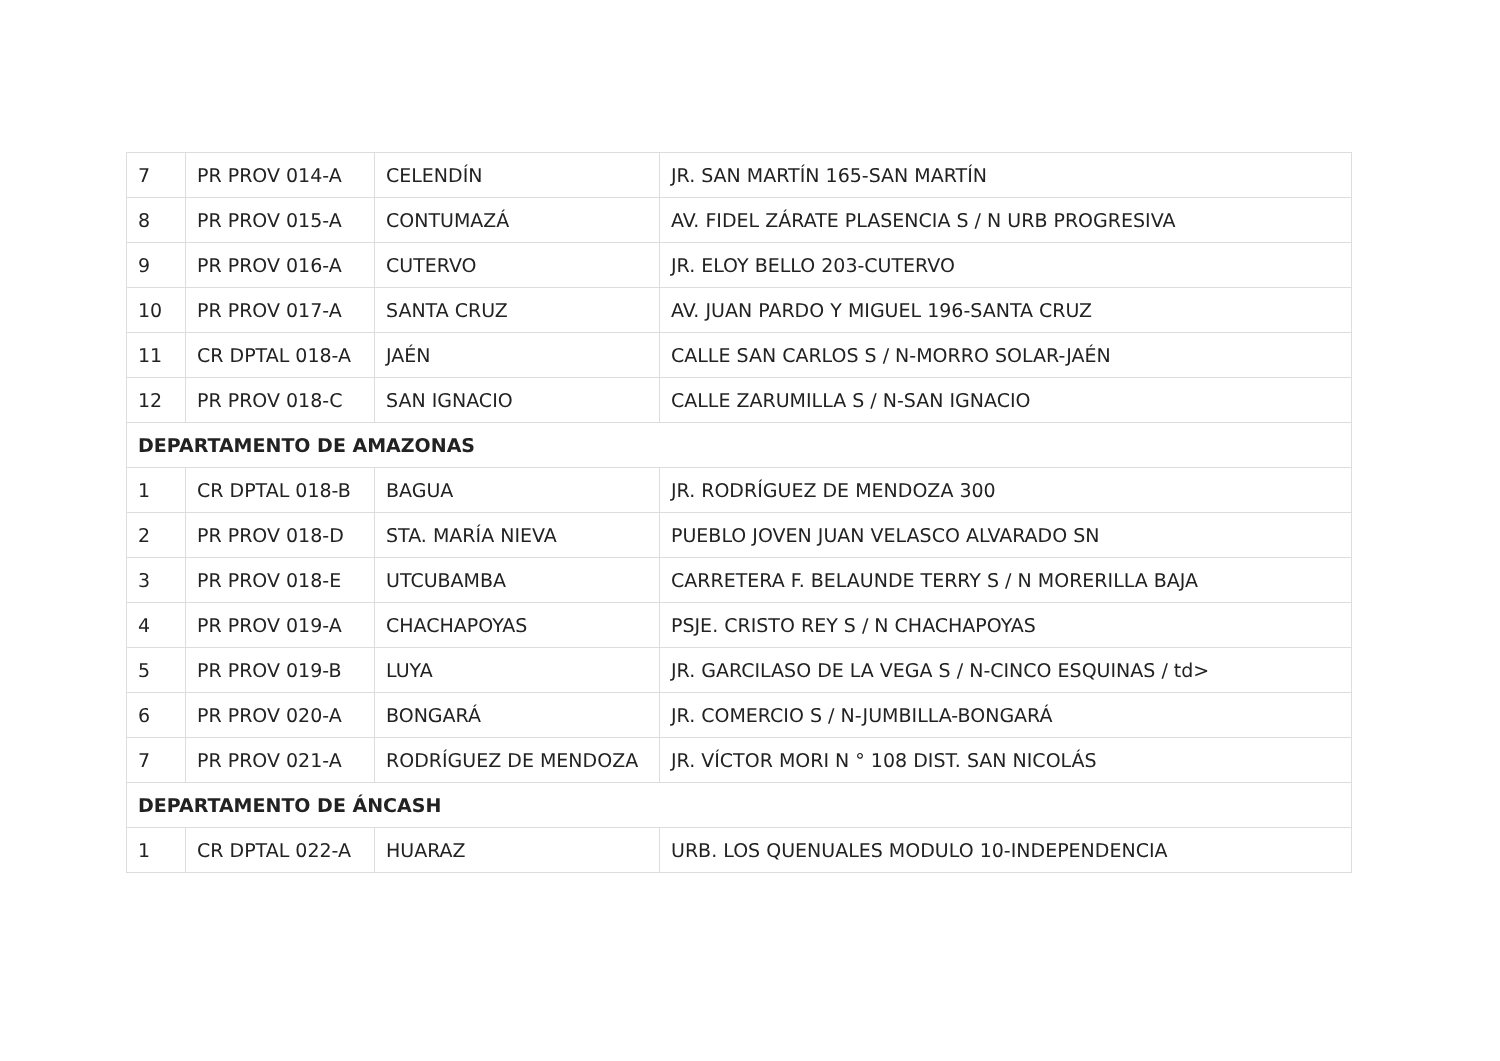| 7 | PR PROV 014-A | CELENDÍN | JR. SAN MARTÍN 165-SAN MARTÍN |
| 8 | PR PROV 015-A | CONTUMAZÁ | AV. FIDEL ZÁRATE PLASENCIA S / N URB PROGRESIVA |
| 9 | PR PROV 016-A | CUTERVO | JR. ELOY BELLO 203-CUTERVO |
| 10 | PR PROV 017-A | SANTA CRUZ | AV. JUAN PARDO Y MIGUEL 196-SANTA CRUZ |
| 11 | CR DPTAL 018-A | JAÉN | CALLE SAN CARLOS S / N-MORRO SOLAR-JAÉN |
| 12 | PR PROV 018-C | SAN IGNACIO | CALLE ZARUMILLA S / N-SAN IGNACIO |
| DEPARTAMENTO DE AMAZONAS | | | |
| 1 | CR DPTAL 018-B | BAGUA | JR. RODRÍGUEZ DE MENDOZA 300 |
| 2 | PR PROV 018-D | STA. MARÍA NIEVA | PUEBLO JOVEN JUAN VELASCO ALVARADO SN |
| 3 | PR PROV 018-E | UTCUBAMBA | CARRETERA F. BELAUNDE TERRY S / N MORERILLA BAJA |
| 4 | PR PROV 019-A | CHACHAPOYAS | PSJE. CRISTO REY S / N CHACHAPOYAS |
| 5 | PR PROV 019-B | LUYA | JR. GARCILASO DE LA VEGA S / N-CINCO ESQUINAS / td> |
| 6 | PR PROV 020-A | BONGARÁ | JR. COMERCIO S / N-JUMBILLA-BONGARÁ |
| 7 | PR PROV 021-A | RODRÍGUEZ DE MENDOZA | JR. VÍCTOR MORI N ° 108 DIST. SAN NICOLÁS |
| DEPARTAMENTO DE ÁNCASH | | | |
| 1 | CR DPTAL 022-A | HUARAZ | URB. LOS QUENUALES MODULO 10-INDEPENDENCIA |